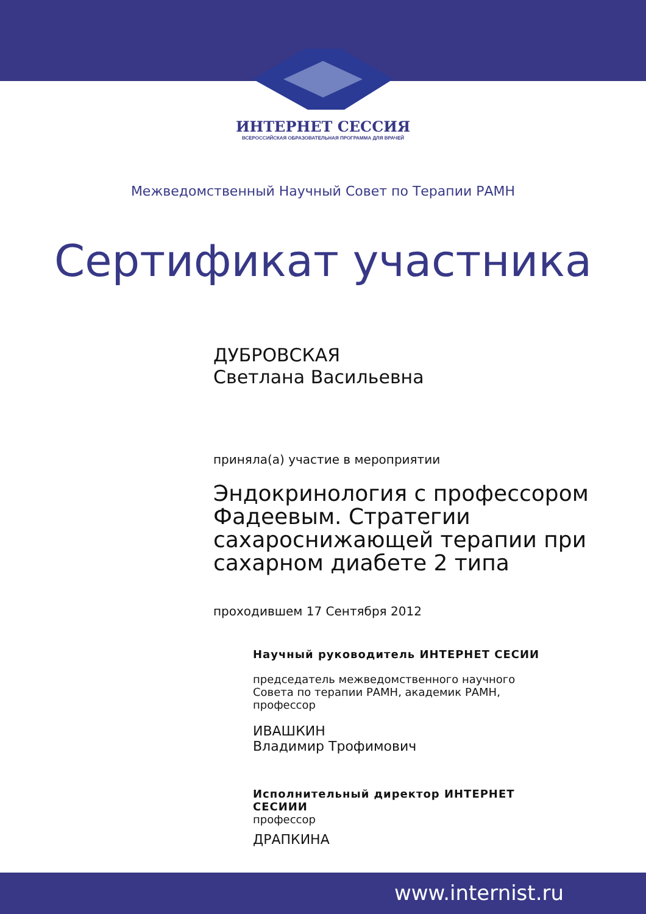ИНТЕРНЕТ СЕССИЯ
ВСЕРОССИЙСКАЯ ОБРАЗОВАТЕЛЬНАЯ ПРОГРАММА ДЛЯ ВРАЧЕЙ
Межведомственный Научный Совет по Терапии РАМН
Сертификат участника
ДУБРОВСКАЯ
Светлана Васильевна
приняла(а) участие в мероприятии
Эндокринология с профессором Фадеевым. Стратегии сахароснижающей терапии при сахарном диабете 2 типа
проходившем 17 Сентября 2012
Научный руководитель ИНТЕРНЕТ СЕСИИ
председатель межведомственного научного
Совета по терапии РАМН, академик РАМН,
профессор
ИВАШКИН
Владимир Трофимович
Исполнительный директор ИНТЕРНЕТ
СЕСИИИ
профессор
ДРАПКИНА
www.internist.ru